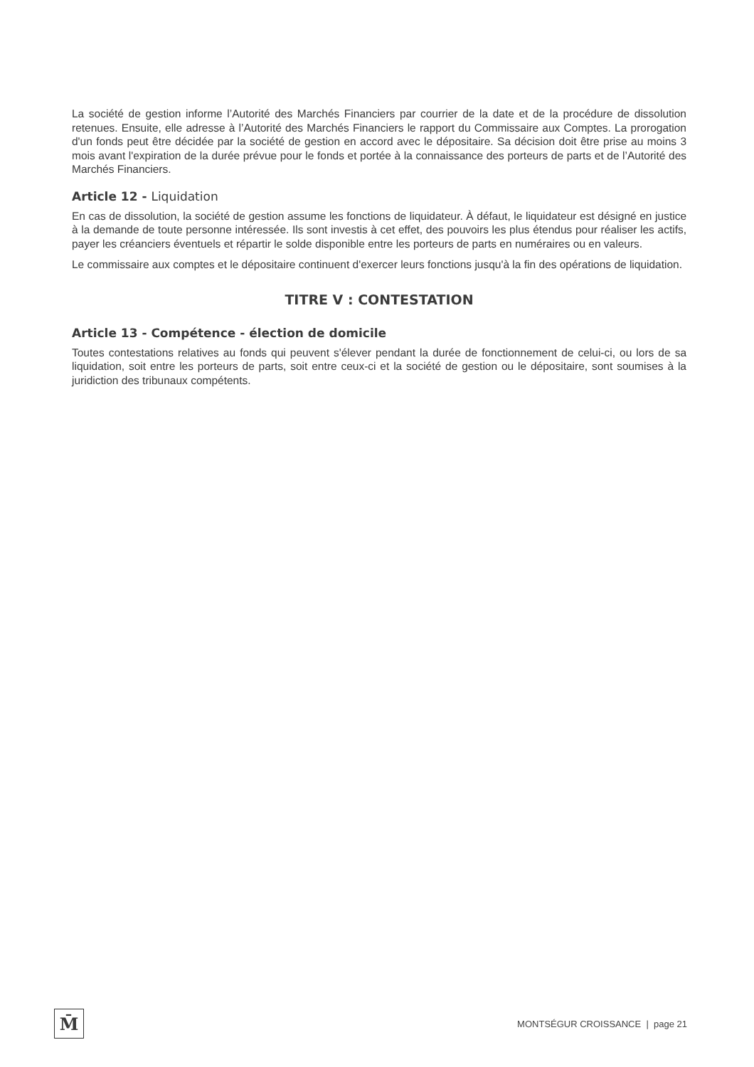La société de gestion informe l’Autorité des Marchés Financiers par courrier de la date et de la procédure de dissolution retenues. Ensuite, elle adresse à l’Autorité des Marchés Financiers le rapport du Commissaire aux Comptes. La prorogation d'un fonds peut être décidée par la société de gestion en accord avec le dépositaire. Sa décision doit être prise au moins 3 mois avant l'expiration de la durée prévue pour le fonds et portée à la connaissance des porteurs de parts et de l’Autorité des Marchés Financiers.
Article 12 - Liquidation
En cas de dissolution, la société de gestion assume les fonctions de liquidateur. À défaut, le liquidateur est désigné en justice à la demande de toute personne intéressée. Ils sont investis à cet effet, des pouvoirs les plus étendus pour réaliser les actifs, payer les créanciers éventuels et répartir le solde disponible entre les porteurs de parts en numéraires ou en valeurs.
Le commissaire aux comptes et le dépositaire continuent d'exercer leurs fonctions jusqu'à la fin des opérations de liquidation.
TITRE V : CONTESTATION
Article 13 - Compétence - élection de domicile
Toutes contestations relatives au fonds qui peuvent s'élever pendant la durée de fonctionnement de celui-ci, ou lors de sa liquidation, soit entre les porteurs de parts, soit entre ceux-ci et la société de gestion ou le dépositaire, sont soumises à la juridiction des tribunaux compétents.
M̄
MONTSÉGUR CROISSANCE | page 21